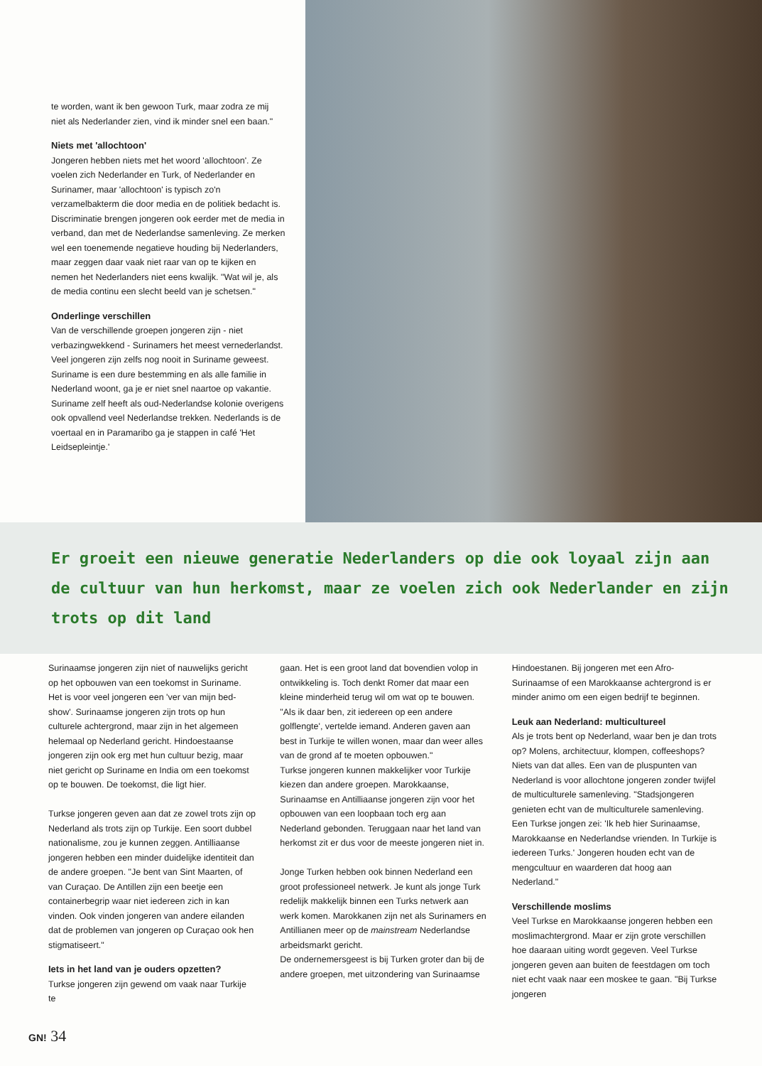te worden, want ik ben gewoon Turk, maar zodra ze mij niet als Nederlander zien, vind ik minder snel een baan."
Niets met 'allochtoon'
Jongeren hebben niets met het woord 'allochtoon'. Ze voelen zich Nederlander en Turk, of Nederlander en Surinamer, maar 'allochtoon' is typisch zo'n verzamelbakterm die door media en de politiek bedacht is. Discriminatie brengen jongeren ook eerder met de media in verband, dan met de Nederlandse samenleving. Ze merken wel een toenemende negatieve houding bij Nederlanders, maar zeggen daar vaak niet raar van op te kijken en nemen het Nederlanders niet eens kwalijk. "Wat wil je, als de media continu een slecht beeld van je schetsen."
Onderlinge verschillen
Van de verschillende groepen jongeren zijn - niet verbazingwekkend - Surinamers het meest vernederlandst. Veel jongeren zijn zelfs nog nooit in Suriname geweest. Suriname is een dure bestemming en als alle familie in Nederland woont, ga je er niet snel naartoe op vakantie. Suriname zelf heeft als oud-Nederlandse kolonie overigens ook opvallend veel Nederlandse trekken. Nederlands is de voertaal en in Paramaribo ga je stappen in café 'Het Leidsepleintje.'
Er groeit een nieuwe generatie Nederlanders op die ook loyaal zijn aan de cultuur van hun herkomst, maar ze voelen zich ook Nederlander en zijn trots op dit land
Surinaamse jongeren zijn niet of nauwelijks gericht op het opbouwen van een toekomst in Suriname. Het is voor veel jongeren een 'ver van mijn bed-show'. Surinaamse jongeren zijn trots op hun culturele achtergrond, maar zijn in het algemeen helemaal op Nederland gericht. Hindoestaanse jongeren zijn ook erg met hun cultuur bezig, maar niet gericht op Suriname en India om een toekomst op te bouwen. De toekomst, die ligt hier.
Turkse jongeren geven aan dat ze zowel trots zijn op Nederland als trots zijn op Turkije. Een soort dubbel nationalisme, zou je kunnen zeggen. Antilliaanse jongeren hebben een minder duidelijke identiteit dan de andere groepen. "Je bent van Sint Maarten, of van Curaçao. De Antillen zijn een beetje een containerbegrip waar niet iedereen zich in kan vinden. Ook vinden jongeren van andere eilanden dat de problemen van jongeren op Curaçao ook hen stigmatiseert."
Iets in het land van je ouders opzetten?
Turkse jongeren zijn gewend om vaak naar Turkije te
gaan. Het is een groot land dat bovendien volop in ontwikkeling is. Toch denkt Romer dat maar een kleine minderheid terug wil om wat op te bouwen. "Als ik daar ben, zit iedereen op een andere golflengte', vertelde iemand. Anderen gaven aan best in Turkije te willen wonen, maar dan weer alles van de grond af te moeten opbouwen."
Turkse jongeren kunnen makkelijker voor Turkije kiezen dan andere groepen. Marokkaanse, Surinaamse en Antilliaanse jongeren zijn voor het opbouwen van een loopbaan toch erg aan Nederland gebonden. Teruggaan naar het land van herkomst zit er dus voor de meeste jongeren niet in.
Jonge Turken hebben ook binnen Nederland een groot professioneel netwerk. Je kunt als jonge Turk redelijk makkelijk binnen een Turks netwerk aan werk komen. Marokkanen zijn net als Surinamers en Antillianen meer op de mainstream Nederlandse arbeidsmarkt gericht.
De ondernemersgeest is bij Turken groter dan bij de andere groepen, met uitzondering van Surinaamse
Hindoestanen. Bij jongeren met een Afro-Surinaamse of een Marokkaanse achtergrond is er minder animo om een eigen bedrijf te beginnen.
Leuk aan Nederland: multicultureel
Als je trots bent op Nederland, waar ben je dan trots op? Molens, architectuur, klompen, coffeeshops? Niets van dat alles. Een van de pluspunten van Nederland is voor allochtone jongeren zonder twijfel de multiculturele samenleving. "Stadsjongeren genieten echt van de multiculturele samenleving. Een Turkse jongen zei: 'Ik heb hier Surinaamse, Marokkaanse en Nederlandse vrienden. In Turkije is iedereen Turks.' Jongeren houden echt van de mengcultuur en waarderen dat hoog aan Nederland."
Verschillende moslims
Veel Turkse en Marokkaanse jongeren hebben een moslimachtergrond. Maar er zijn grote verschillen hoe daaraan uiting wordt gegeven. Veel Turkse jongeren geven aan buiten de feestdagen om toch niet echt vaak naar een moskee te gaan. "Bij Turkse jongeren
GN! 34